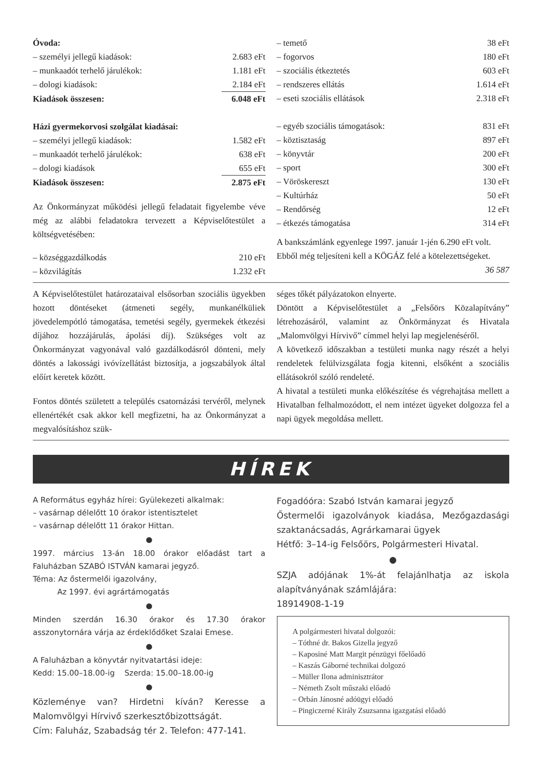| Óvoda: | |
| – személyi jellegű kiadások: | 2.683 eFt |
| – munkaadót terhelő járulékok: | 1.181 eFt |
| – dologi kiadások: | 2.184 eFt |
| Kiadások összesen: | 6.048 eFt |
| Házi gyermekorvosi szolgálat kiadásai: | |
| – személyi jellegű kiadások: | 1.582 eFt |
| – munkaadót terhelő járulékok: | 638 eFt |
| – dologi kiadások | 655 eFt |
| Kiadások összesen: | 2.875 eFt |
Az Önkormányzat működési jellegű feladatait figyelembe véve még az alábbi feladatokra tervezett a Képviselőtestület a költségvetésében:
| – községgazdálkodás | 210 eFt |
| – közvilágítás | 1.232 eFt |
| – temető | 38 eFt |
| – fogorvos | 180 eFt |
| – szociális étkeztetés | 603 eFt |
| – rendszeres ellátás | 1.614 eFt |
| – eseti szociális ellátások | 2.318 eFt |
| – egyéb szociális támogatások: | 831 eFt |
| – köztisztaság | 897 eFt |
| – könyvtár | 200 eFt |
| – sport | 300 eFt |
| – Vöröskereszt | 130 eFt |
| – Kultúrház | 50 eFt |
| – Rendőrség | 12 eFt |
| – étkezés támogatása | 314 eFt |
A bankszámlánk egyenlege 1997. január 1-jén 6.290 eFt volt.
Ebből még teljesíteni kell a KÖGÁZ felé a kötelezettségeket. 36 587
A Képviselőtestület határozataival elsősorban szociális ügyekben hozott döntéseket (átmeneti segély, munkanélküliek jövedelempótló támogatása, temetési segély, gyermekek étkezési díjához hozzájárulás, ápolási díj). Szükséges volt az Önkormányzat vagyonával való gazdálkodásról dönteni, mely döntés a lakossági ivóvízellátást biztosítja, a jogszabályok által előírt keretek között.
Fontos döntés született a település csatornázási tervéről, melynek ellenértékét csak akkor kell megfizetni, ha az Önkormányzat a megvalósításhoz szük-
séges tőkét pályázatokon elnyerte.
Döntött a Képviselőtestület a „Felsőörs Közalapítvány” létrehozásáról, valamint az Önkörmányzat és Hivatala „Malomvölgyi Hírvivő” címmel helyi lap megjelenéséről.
A következő időszakban a testületi munka nagy részét a helyi rendeletek felülvizsgálata fogja kitenni, elsőként a szociális ellátásokról szóló rendeleté.
A hivatal a testületi munka előkészítése és végrehajtása mellett a Hivatalban felhalmozódott, el nem intézet ügyeket dolgozza fel a napi ügyek megoldása mellett.
HÍREK
A Református egyház hírei: Gyülekezeti alkalmak:
– vasárnap délelőtt 10 órakor istentisztelet
– vasárnap délelőtt 11 órakor Hittan.
●
1997. március 13-án 18.00 órakor előadást tart a Faluházban SZABÓ ISTVÁN kamarai jegyző.
Téma: Az őstermelői igazolvány,
Az 1997. évi agrártámogatás
●
Minden szerdán 16.30 órakor és 17.30 órakor asszonytornára várja az érdeklődőket Szalai Emese.
●
A Faluházban a könyvtár nyitvatartási ideje:
Kedd: 15.00–18.00-ig Szerda: 15.00–18.00-ig
●
Közleménye van? Hirdetni kíván? Keresse a Malomvölgyi Hírvivő szerkesztőbizottságát.
Cím: Faluház, Szabadság tér 2. Telefon: 477-141.
Fogadóóra: Szabó István kamarai jegyző
Őstermelői igazolványok kiadása, Mezőgazdasági szaktanácsadás, Agrárkamarai ügyek
Hétfő: 3–14-ig Felsőörs, Polgármesteri Hivatal.
●
SZJA adójának 1%-át felajánlhatja az iskola alapítványának számlájára:
18914908-1-19
A polgármesteri hivatal dolgozói:
– Tóthné dr. Bakos Gizella jegyző
– Kaposiné Matt Margit pénzügyi főelőadó
– Kaszás Gáborné technikai dolgozó
– Müller Ilona adminisztrátor
– Németh Zsolt műszaki előadó
– Orbán Jánosné adóügyi előadó
– Pingiczerné Király Zsuzsanna igazgatási előadó